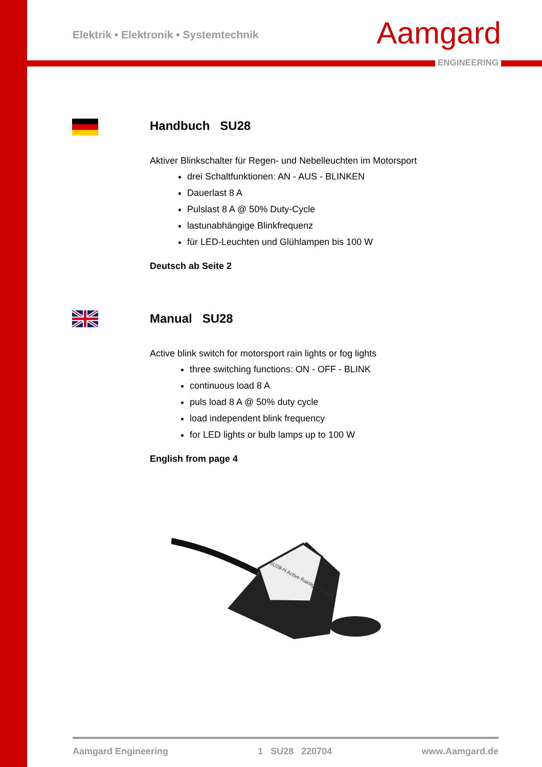Elektrik • Elektronik • Systemtechnik
Aamgard
ENGINEERING
Handbuch SU28
Aktiver Blinkschalter für Regen- und Nebelleuchten im Motorsport
drei Schaltfunktionen: AN - AUS - BLINKEN
Dauerlast 8 A
Pulslast 8 A @ 50% Duty-Cycle
lastunabhängige Blinkfrequenz
für LED-Leuchten und Glühlampen bis 100 W
Deutsch ab Seite 2
Manual SU28
Active blink switch for motorsport rain lights or fog lights
three switching functions: ON - OFF - BLINK
continuous load 8 A
puls load 8 A @ 50% duty cycle
load independent blink frequency
for LED lights or bulb lamps up to 100 W
English from page 4
SU28-H Active Rainlight Switch
Aamgard Engineering 1 SU28 220704 www.Aamgard.de